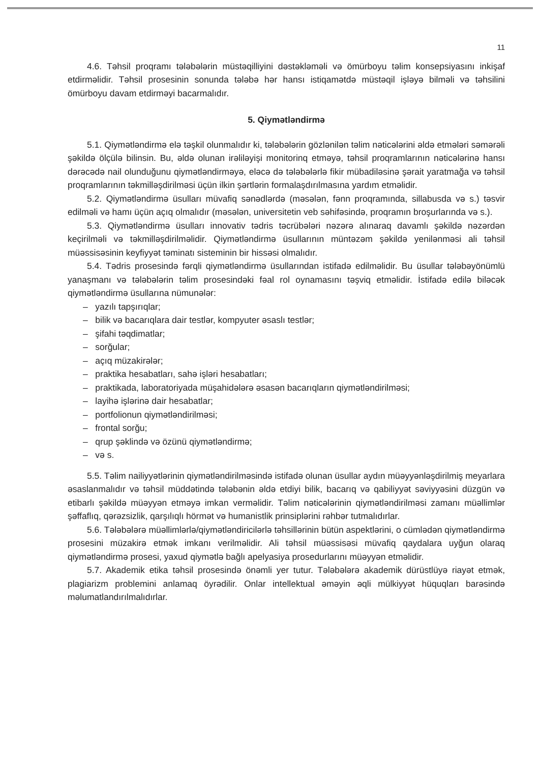11
4.6. Təhsil proqramı tələbələrin müstəqilliyini dəstəkləməli və ömürboyu təlim konsepsiyasını inkişaf etdirməlidir. Təhsil prosesinin sonunda tələbə hər hansı istiqamətdə müstəqil işləyə bilməli və təhsilini ömürboyu davam etdirməyi bacarmalıdır.
5. Qiymətləndirmə
5.1. Qiymətləndirmə elə təşkil olunmalıdır ki, tələbələrin gözlənilən təlim nəticələrini əldə etmələri səmərəli şəkildə ölçülə bilinsin. Bu, əldə olunan irəliləyişi monitorinq etməyə, təhsil proqramlarının nəticələrinə hansı dərəcədə nail olunduğunu qiymətləndirməyə, eləcə də tələbələrlə fikir mübadiləsinə şərait yaratmağa və təhsil proqramlarının təkmilləşdirilməsi üçün ilkin şərtlərin formalaşdırılmasına yardım etməlidir.
5.2. Qiymətləndirmə üsulları müvafiq sənədlərdə (məsələn, fənn proqramında, sillabusda və s.) təsvir edilməli və hamı üçün açıq olmalıdır (məsələn, universitetin veb səhifəsində, proqramın broşurlarında və s.).
5.3. Qiymətləndirmə üsulları innovativ tədris təcrübələri nəzərə alınaraq davamlı şəkildə nəzərdən keçirilməli və təkmilləşdirilməlidir. Qiymətləndirmə üsullarının müntəzəm şəkildə yenilənməsi ali təhsil müəssisəsinin keyfiyyət təminatı sisteminin bir hissəsi olmalıdır.
5.4. Tədris prosesində fərqli qiymətləndirmə üsullarından istifadə edilməlidir. Bu üsullar tələbəyönümlü yanaşmanı və tələbələrin təlim prosesindəki fəal rol oynamasını təşviq etməlidir. İstifadə edilə biləcək qiymətləndirmə üsullarına nümunələr:
– yazılı tapşırıqlar;
– bilik və bacarıqlara dair testlər, kompyuter əsaslı testlər;
– şifahi təqdimatlar;
– sorğular;
– açıq müzakirələr;
– praktika hesabatları, sahə işləri hesabatları;
– praktikada, laboratoriyada müşahidələrə əsasən bacarıqların qiymətləndirilməsi;
– layihə işlərinə dair hesabatlar;
– portfolionun qiymətləndirilməsi;
– frontal sorğu;
– qrup şəklində və özünü qiymətləndirmə;
– və s.
5.5. Təlim nailiyyətlərinin qiymətləndirilməsində istifadə olunan üsullar aydın müəyyənləşdirilmiş meyarlara əsaslanmalıdır və təhsil müddətində tələbənin əldə etdiyi bilik, bacarıq və qabiliyyət səviyyəsini düzgün və etibarlı şəkildə müəyyən etməyə imkan verməlidir. Təlim nəticələrinin qiymətləndirilməsi zamanı müəllimlər şəffaflıq, qərəzsizlik, qarşılıqlı hörmət və humanistlik prinsiplərini rəhbər tutmalıdırlar.
5.6. Tələbələrə müəllimlərlə/qiymətləndiricilərlə təhsillərinin bütün aspektlərini, o cümlədən qiymətləndirmə prosesini müzakirə etmək imkanı verilməlidir. Ali təhsil müəssisəsi müvafiq qaydalara uyğun olaraq qiymətləndirmə prosesi, yaxud qiymətlə bağlı apelyasiya prosedurlarını müəyyən etməlidir.
5.7. Akademik etika təhsil prosesində önəmli yer tutur. Tələbələrə akademik dürüstlüyə riayət etmək, plagiarizm problemini anlamaq öyrədilir. Onlar intellektual əməyin əqli mülkiyyət hüquqları barəsində məlumatlandırılmalıdırlar.